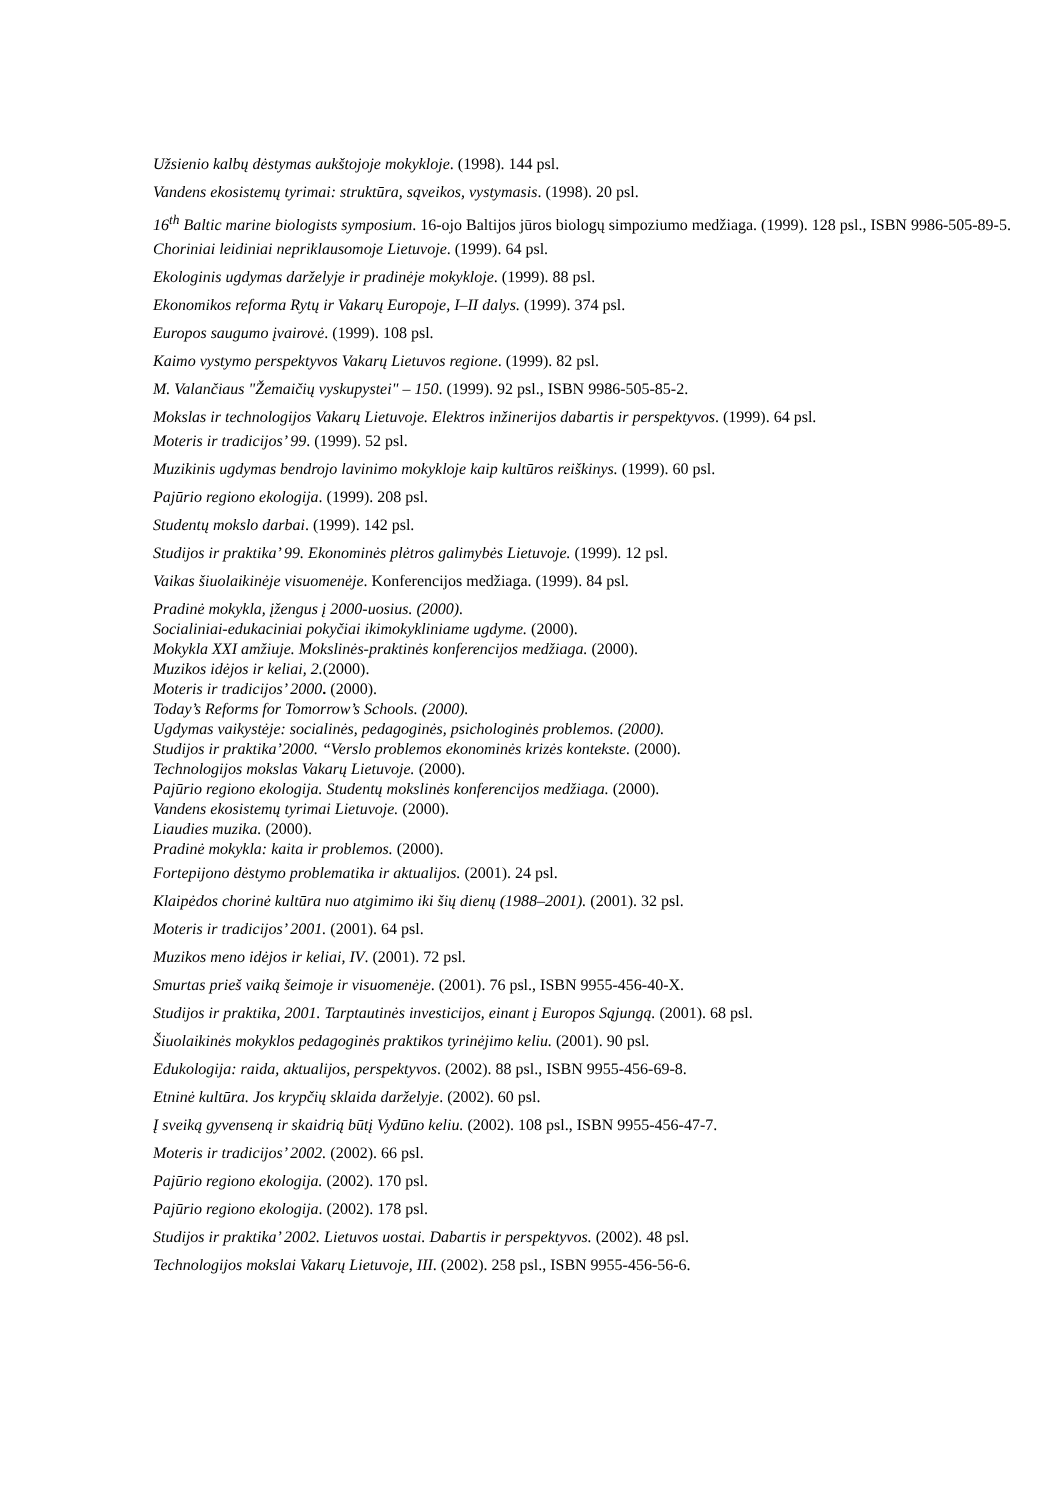Užsienio kalbų dėstymas aukštojoje mokykloje. (1998). 144 psl.
Vandens ekosistemų tyrimai: struktūra, sąveikos, vystymasis. (1998). 20 psl.
16<sup>th</sup> Baltic marine biologists symposium. 16-ojo Baltijos jūros biologų simpoziumo medžiaga. (1999). 128 psl., ISBN 9986-505-89-5.
Choriniai leidiniai nepriklausomoje Lietuvoje. (1999). 64 psl.
Ekologinis ugdymas darželyje ir pradinėje mokykloje. (1999). 88 psl.
Ekonomikos reforma Rytų ir Vakarų Europoje, I–II dalys. (1999). 374 psl.
Europos saugumo įvairovė. (1999). 108 psl.
Kaimo vystymo perspektyvos Vakarų Lietuvos regione. (1999). 82 psl.
M. Valančiaus "Žemaičių vyskupystei" – 150. (1999). 92 psl., ISBN 9986-505-85-2.
Mokslas ir technologijos Vakarų Lietuvoje. Elektros inžinerijos dabartis ir perspektyvos. (1999). 64 psl.
Moteris ir tradicijos’ 99. (1999). 52 psl.
Muzikinis ugdymas bendrojo lavinimo mokykloje kaip kultūros reiškinys. (1999). 60 psl.
Pajūrio regiono ekologija. (1999). 208 psl.
Studentų mokslo darbai. (1999). 142 psl.
Studijos ir praktika’ 99. Ekonominės plėtros galimybės Lietuvoje. (1999). 12 psl.
Vaikas šiuolaikinėje visuomenėje. Konferencijos medžiaga. (1999). 84 psl.
Pradinė mokykla, įžengus į 2000-uosius. (2000).
Socialiniai-edukaciniai pokyčiai ikimokykliniame ugdyme. (2000).
Mokykla XXI amžiuje. Mokslinės-praktinės konferencijos medžiaga. (2000).
Muzikos idėjos ir keliai, 2.(2000).
Moteris ir tradicijos’ 2000. (2000).
Today’s Reforms for Tomorrow’s Schools. (2000).
Ugdymas vaikystėje: socialinės, pedagoginės, psichologinės problemos. (2000).
Studijos ir praktika’2000. “Verslo problemos ekonominės krizės kontekste. (2000).
Technologijos mokslas Vakarų Lietuvoje. (2000).
Pajūrio regiono ekologija. Studentų mokslinės konferencijos medžiaga. (2000).
Vandens ekosistemų tyrimai Lietuvoje. (2000).
Liaudies muzika. (2000).
Pradinė mokykla: kaita ir problemos. (2000).
Fortepijono dėstymo problematika ir aktualijos. (2001). 24 psl.
Klaipėdos chorinė kultūra nuo atgimimo iki šių dienų (1988–2001). (2001). 32 psl.
Moteris ir tradicijos’ 2001. (2001). 64 psl.
Muzikos meno idėjos ir keliai, IV. (2001). 72 psl.
Smurtas prieš vaiką šeimoje ir visuomenėje. (2001). 76 psl., ISBN 9955-456-40-X.
Studijos ir praktika, 2001. Tarptautinės investicijos, einant į Europos Sąjungą. (2001). 68 psl.
Šiuolaikinės mokyklos pedagoginės praktikos tyrinėjimo keliu. (2001). 90 psl.
Edukologija: raida, aktualijos, perspektyvos. (2002). 88 psl., ISBN 9955-456-69-8.
Etninė kultūra. Jos krypčių sklaida darželyje. (2002). 60 psl.
Į sveiką gyvenseną ir skaidrią būtį Vydūno keliu. (2002). 108 psl., ISBN 9955-456-47-7.
Moteris ir tradicijos’ 2002. (2002). 66 psl.
Pajūrio regiono ekologija. (2002). 170 psl.
Pajūrio regiono ekologija. (2002). 178 psl.
Studijos ir praktika’ 2002. Lietuvos uostai. Dabartis ir perspektyvos. (2002). 48 psl.
Technologijos mokslai Vakarų Lietuvoje, III. (2002). 258 psl., ISBN 9955-456-56-6.